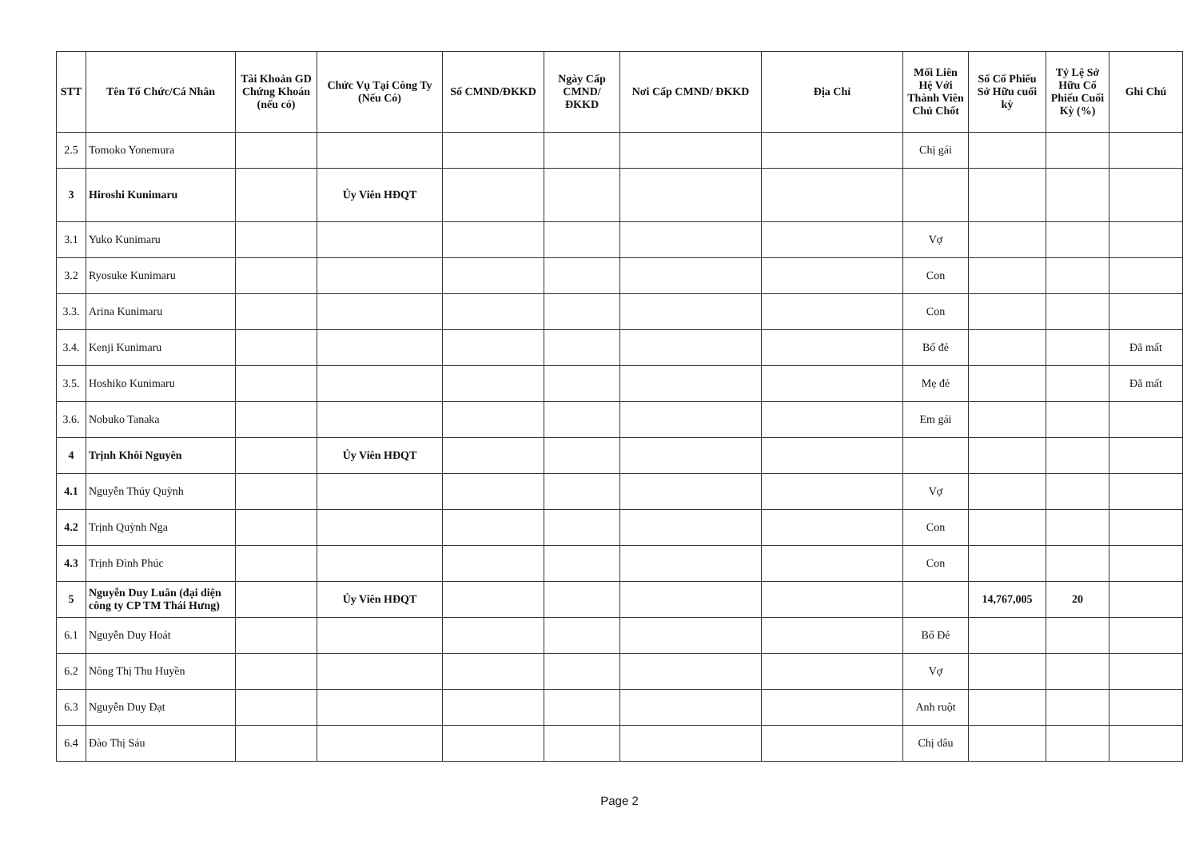| STT | Tên Tổ Chức/Cá Nhân | Tài Khoản GD Chứng Khoán (nếu có) | Chức Vụ Tại Công Ty (Nếu Có) | Số CMND/ĐKKD | Ngày Cấp CMND/ ĐKKD | Nơi Cấp CMND/ ĐKKD | Địa Chỉ | Mối Liên Hệ Với Thành Viên Chủ Chốt | Số Cổ Phiếu Sở Hữu cuối kỳ | Tỷ Lệ Sở Hữu Cổ Phiếu Cuối Kỳ (%) | Ghi Chú |
| --- | --- | --- | --- | --- | --- | --- | --- | --- | --- | --- | --- |
| 2.5 | Tomoko Yonemura | | | | | | | Chị gái | | | |
| 3 | Hiroshi Kunimaru | | Ủy Viên HĐQT | | | | | | | | |
| 3.1 | Yuko Kunimaru | | | | | | | Vợ | | | |
| 3.2 | Ryosuke Kunimaru | | | | | | | Con | | | |
| 3.3. | Arina Kunimaru | | | | | | | Con | | | |
| 3.4. | Kenji Kunimaru | | | | | | | Bố đẻ | | | Đã mất |
| 3.5. | Hoshiko Kunimaru | | | | | | | Mẹ đẻ | | | Đã mất |
| 3.6. | Nobuko Tanaka | | | | | | | Em gái | | | |
| 4 | Trịnh Khôi Nguyên | | Ủy Viên HĐQT | | | | | | | | |
| 4.1 | Nguyễn Thúy Quỳnh | | | | | | | Vợ | | | |
| 4.2 | Trịnh Quỳnh Nga | | | | | | | Con | | | |
| 4.3 | Trịnh Đình Phúc | | | | | | | Con | | | |
| 5 | Nguyễn Duy Luân (đại diện công ty CP TM Thái Hưng) | | Ủy Viên HĐQT | | | | | | 14,767,005 | 20 | |
| 6.1 | Nguyễn Duy Hoát | | | | | | | Bố Đẻ | | | |
| 6.2 | Nông Thị Thu Huyền | | | | | | | Vợ | | | |
| 6.3 | Nguyễn Duy Đạt | | | | | | | Anh ruột | | | |
| 6.4 | Đào Thị Sáu | | | | | | | Chị dâu | | | |
Page 2